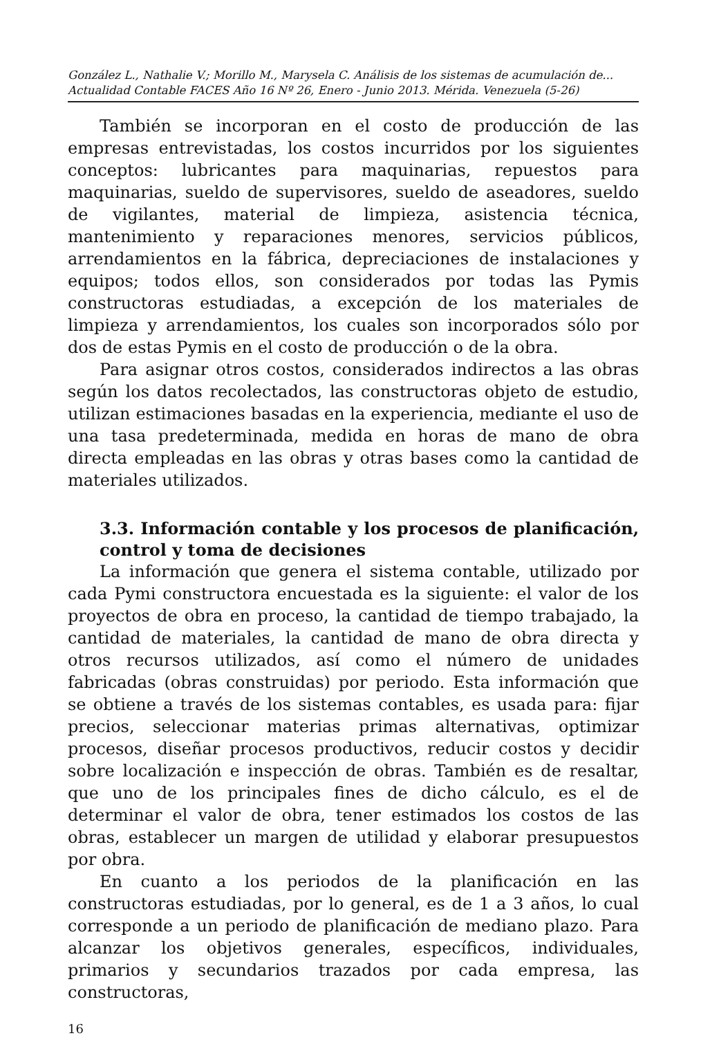González L., Nathalie V.; Morillo M., Marysela C. Análisis de los sistemas de acumulación de...
Actualidad Contable FACES Año 16 Nº 26, Enero - Junio 2013. Mérida. Venezuela (5-26)
También se incorporan en el costo de producción de las empresas entrevistadas, los costos incurridos por los siguientes conceptos: lubricantes para maquinarias, repuestos para maquinarias, sueldo de supervisores, sueldo de aseadores, sueldo de vigilantes, material de limpieza, asistencia técnica, mantenimiento y reparaciones menores, servicios públicos, arrendamientos en la fábrica, depreciaciones de instalaciones y equipos; todos ellos, son considerados por todas las Pymis constructoras estudiadas, a excepción de los materiales de limpieza y arrendamientos, los cuales son incorporados sólo por dos de estas Pymis en el costo de producción o de la obra.
Para asignar otros costos, considerados indirectos a las obras según los datos recolectados, las constructoras objeto de estudio, utilizan estimaciones basadas en la experiencia, mediante el uso de una tasa predeterminada, medida en horas de mano de obra directa empleadas en las obras y otras bases como la cantidad de materiales utilizados.
3.3. Información contable y los procesos de planificación, control y toma de decisiones
La información que genera el sistema contable, utilizado por cada Pymi constructora encuestada es la siguiente: el valor de los proyectos de obra en proceso, la cantidad de tiempo trabajado, la cantidad de materiales, la cantidad de mano de obra directa y otros recursos utilizados, así como el número de unidades fabricadas (obras construidas) por periodo. Esta información que se obtiene a través de los sistemas contables, es usada para: fijar precios, seleccionar materias primas alternativas, optimizar procesos, diseñar procesos productivos, reducir costos y decidir sobre localización e inspección de obras. También es de resaltar, que uno de los principales fines de dicho cálculo, es el de determinar el valor de obra, tener estimados los costos de las obras, establecer un margen de utilidad y elaborar presupuestos por obra.
En cuanto a los periodos de la planificación en las constructoras estudiadas, por lo general, es de 1 a 3 años, lo cual corresponde a un periodo de planificación de mediano plazo. Para alcanzar los objetivos generales, específicos, individuales, primarios y secundarios trazados por cada empresa, las constructoras,
16